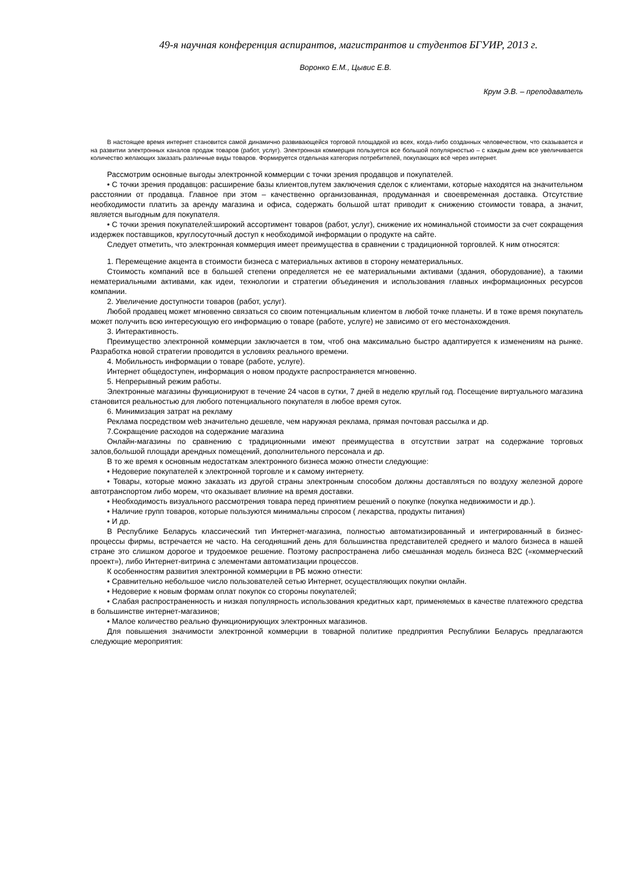49-я научная конференция аспирантов, магистрантов и студентов БГУИР, 2013 г.
Воронко Е.М., Цывис Е.В.
Крум Э.В. – преподаватель
В настоящее время интернет становится самой динамично развивающейся торговой площадкой из всех, когда-либо созданных человечеством, что сказывается и на развитии электронных каналов продаж товаров (работ, услуг). Электронная коммерция пользуется все большой популярностью – с каждым днем все увеличивается количество желающих заказать различные виды товаров. Формируется отдельная категория потребителей, покупающих всё через интернет.
Рассмотрим основные выгоды электронной коммерции с точки зрения продавцов и покупателей.
• С точки зрения продавцов: расширение базы клиентов,путем заключения сделок с клиентами, которые находятся на значительном расстоянии от продавца. Главное при этом – качественно организованная, продуманная и своевременная доставка. Отсутствие необходимости платить за аренду магазина и офиса, содержать большой штат приводит к снижению стоимости товара, а значит, является выгодным для покупателя.
• С точки зрения покупателей:широкий ассортимент товаров (работ, услуг), снижение их номинальной стоимости за счет сокращения издержек поставщиков, круглосуточный доступ к необходимой информации о продукте на сайте.
Следует отметить, что электронная коммерция имеет преимущества в сравнении с традиционной торговлей. К ним относятся:
1. Перемещение акцента в стоимости бизнеса с материальных активов в сторону нематериальных.
Стоимость компаний все в большей степени определяется не ее материальными активами (здания, оборудование), а такими нематериальными активами, как идеи, технологии и стратегии объединения и использования главных информационных ресурсов компании.
2. Увеличение доступности товаров (работ, услуг).
Любой продавец может мгновенно связаться со своим потенциальным клиентом в любой точке планеты. И в тоже время покупатель может получить всю интересующую его информацию о товаре (работе, услуге) не зависимо от его местонахождения.
3. Интерактивность.
Преимущество электронной коммерции заключается в том, чтоб она максимально быстро адаптируется к изменениям на рынке. Разработка новой стратегии проводится в условиях реального времени.
4. Мобильность информации о товаре (работе, услуге).
Интернет общедоступен, информация о новом продукте распространяется мгновенно.
5. Непрерывный режим работы.
Электронные магазины функционируют в течение 24 часов в сутки, 7 дней в неделю круглый год. Посещение виртуального магазина становится реальностью для любого потенциального покупателя в любое время суток.
6. Минимизация затрат на рекламу
Реклама посредством web значительно дешевле, чем наружная реклама, прямая почтовая рассылка и др.
7.Сокращение расходов на содержание магазина
Онлайн-магазины по сравнению с традиционными имеют преимущества в отсутствии затрат на содержание торговых залов,большой площади арендных помещений, дополнительного персонала и др.
В то же время к основным недостаткам электронного бизнеса можно отнести следующие:
• Недоверие покупателей к электронной торговле и к самому интернету.
• Товары, которые можно заказать из другой страны электронным способом должны доставляться по воздуху железной дороге автотранспортом либо морем, что оказывает влияние на время доставки.
• Необходимость визуального рассмотрения товара перед принятием решений о покупке (покупка недвижимости и др.).
• Наличие групп товаров, которые пользуются минимальны спросом ( лекарства, продукты питания)
• И др.
В Республике Беларусь классический тип Интернет-магазина, полностью автоматизированный и интегрированный в бизнес-процессы фирмы, встречается не часто. На сегодняшний день для большинства представителей среднего и малого бизнеса в нашей стране это слишком дорогое и трудоемкое решение. Поэтому распространена либо смешанная модель бизнеса B2C («коммерческий проект»), либо Интернет-витрина с элементами автоматизации процессов.
К особенностям развития электронной коммерции в РБ можно отнести:
• Сравнительно небольшое число пользователей сетью Интернет, осуществляющих покупки онлайн.
• Недоверие к новым формам оплат покупок со стороны покупателей;
• Слабая распространенность и низкая популярность использования кредитных карт, применяемых в качестве платежного средства в большинстве интернет-магазинов;
• Малое количество реально функционирующих электронных магазинов.
Для повышения значимости электронной коммерции в товарной политике предприятия Республики Беларусь предлагаются следующие мероприятия: